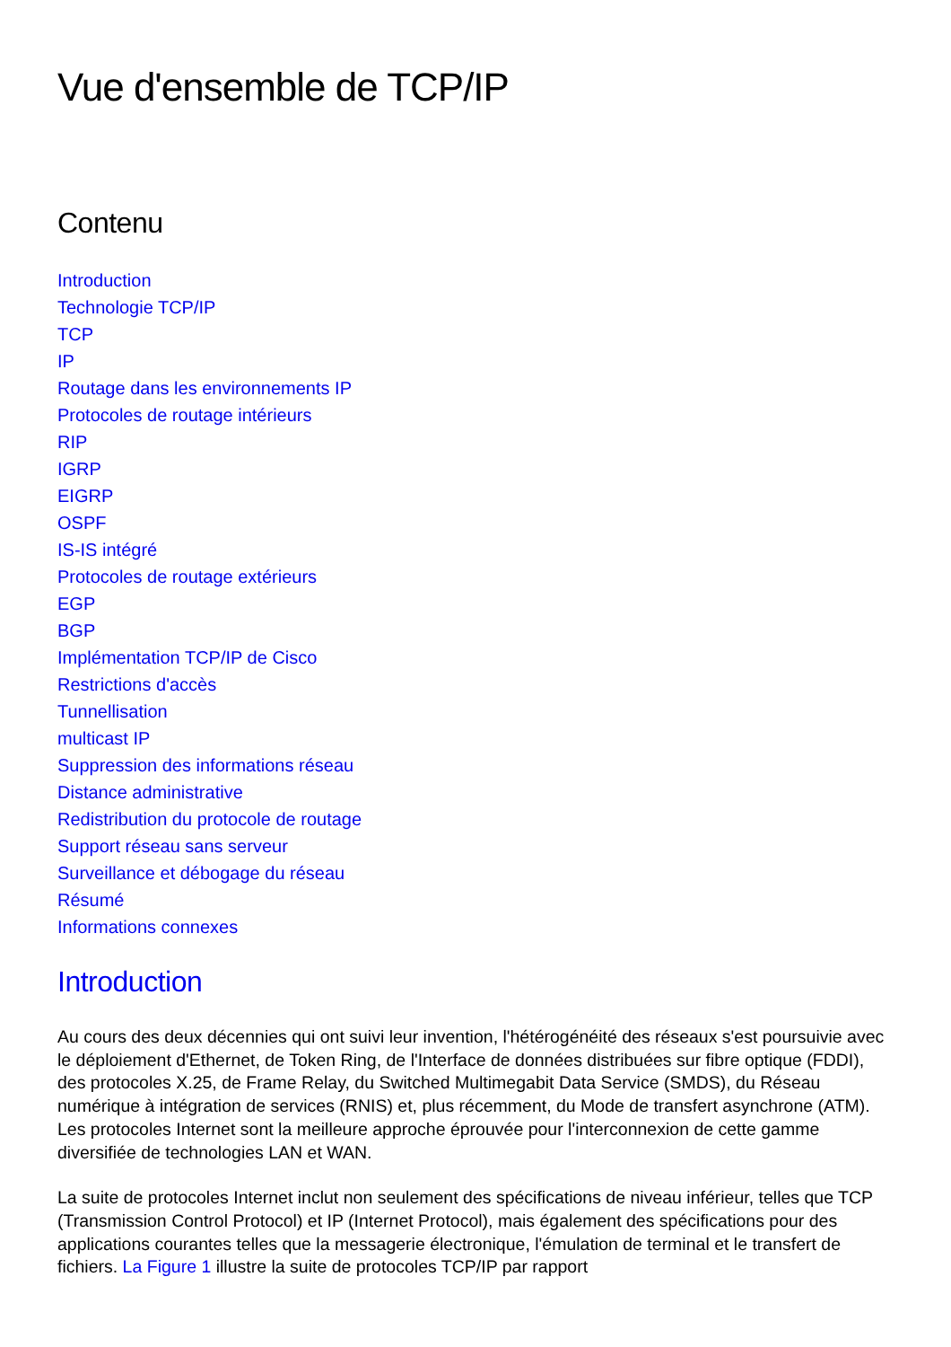Vue d'ensemble de TCP/IP
Contenu
Introduction
Technologie TCP/IP
TCP
IP
Routage dans les environnements IP
Protocoles de routage intérieurs
RIP
IGRP
EIGRP
OSPF
IS-IS intégré
Protocoles de routage extérieurs
EGP
BGP
Implémentation TCP/IP de Cisco
Restrictions d'accès
Tunnellisation
multicast IP
Suppression des informations réseau
Distance administrative
Redistribution du protocole de routage
Support réseau sans serveur
Surveillance et débogage du réseau
Résumé
Informations connexes
Introduction
Au cours des deux décennies qui ont suivi leur invention, l'hétérogénéité des réseaux s'est poursuivie avec le déploiement d'Ethernet, de Token Ring, de l'Interface de données distribuées sur fibre optique (FDDI), des protocoles X.25, de Frame Relay, du Switched Multimegabit Data Service (SMDS), du Réseau numérique à intégration de services (RNIS) et, plus récemment, du Mode de transfert asynchrone (ATM). Les protocoles Internet sont la meilleure approche éprouvée pour l'interconnexion de cette gamme diversifiée de technologies LAN et WAN.
La suite de protocoles Internet inclut non seulement des spécifications de niveau inférieur, telles que TCP (Transmission Control Protocol) et IP (Internet Protocol), mais également des spécifications pour des applications courantes telles que la messagerie électronique, l'émulation de terminal et le transfert de fichiers. La Figure 1 illustre la suite de protocoles TCP/IP par rapport